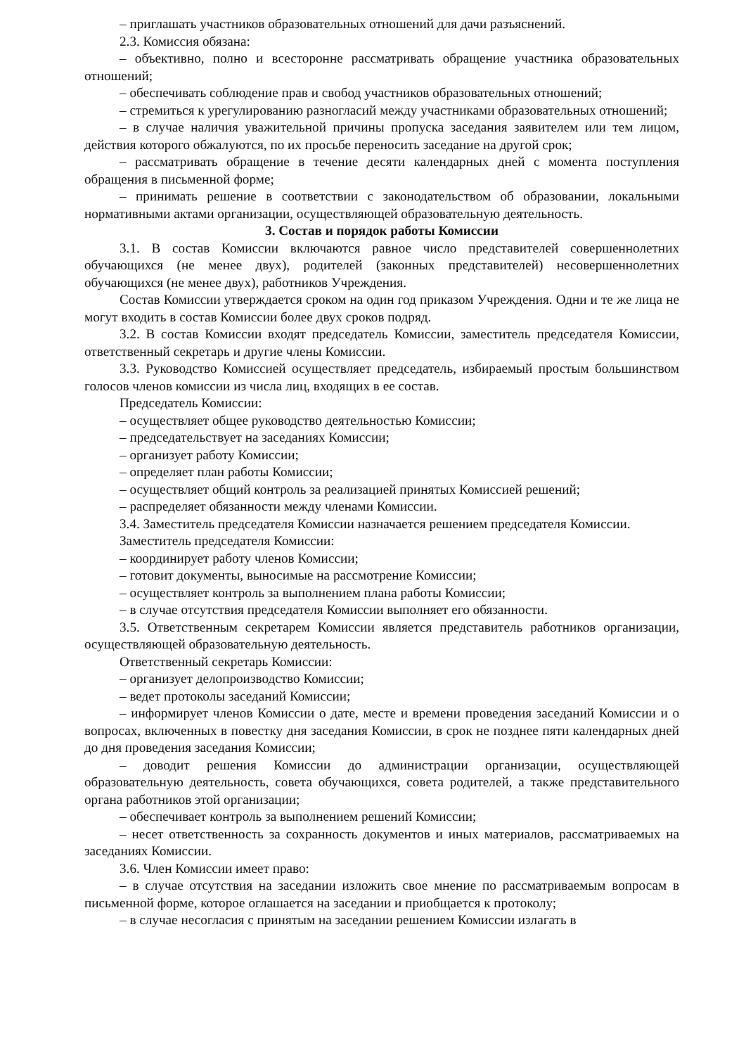– приглашать участников образовательных отношений для дачи разъяснений.
2.3. Комиссия обязана:
– объективно, полно и всесторонне рассматривать обращение участника образовательных отношений;
– обеспечивать соблюдение прав и свобод участников образовательных отношений;
– стремиться к урегулированию разногласий между участниками образовательных отношений;
– в случае наличия уважительной причины пропуска заседания заявителем или тем лицом, действия которого обжалуются, по их просьбе переносить заседание на другой срок;
– рассматривать обращение в течение десяти календарных дней с момента поступления обращения в письменной форме;
– принимать решение в соответствии с законодательством об образовании, локальными нормативными актами организации, осуществляющей образовательную деятельность.
3. Состав и порядок работы Комиссии
3.1. В состав Комиссии включаются равное число представителей совершеннолетних обучающихся (не менее двух), родителей (законных представителей) несовершеннолетних обучающихся (не менее двух), работников Учреждения.
Состав Комиссии утверждается сроком на один год приказом Учреждения. Одни и те же лица не могут входить в состав Комиссии более двух сроков подряд.
3.2. В состав Комиссии входят председатель Комиссии, заместитель председателя Комиссии, ответственный секретарь и другие члены Комиссии.
3.3. Руководство Комиссией осуществляет председатель, избираемый простым большинством голосов членов комиссии из числа лиц, входящих в ее состав.
Председатель Комиссии:
– осуществляет общее руководство деятельностью Комиссии;
– председательствует на заседаниях Комиссии;
– организует работу Комиссии;
– определяет план работы Комиссии;
– осуществляет общий контроль за реализацией принятых Комиссией решений;
– распределяет обязанности между членами Комиссии.
3.4. Заместитель председателя Комиссии назначается решением председателя Комиссии.
Заместитель председателя Комиссии:
– координирует работу членов Комиссии;
– готовит документы, выносимые на рассмотрение Комиссии;
– осуществляет контроль за выполнением плана работы Комиссии;
– в случае отсутствия председателя Комиссии выполняет его обязанности.
3.5. Ответственным секретарем Комиссии является представитель работников организации, осуществляющей образовательную деятельность.
Ответственный секретарь Комиссии:
– организует делопроизводство Комиссии;
– ведет протоколы заседаний Комиссии;
– информирует членов Комиссии о дате, месте и времени проведения заседаний Комиссии и о вопросах, включенных в повестку дня заседания Комиссии, в срок не позднее пяти календарных дней до дня проведения заседания Комиссии;
– доводит решения Комиссии до администрации организации, осуществляющей образовательную деятельность, совета обучающихся, совета родителей, а также представительного органа работников этой организации;
– обеспечивает контроль за выполнением решений Комиссии;
– несет ответственность за сохранность документов и иных материалов, рассматриваемых на заседаниях Комиссии.
3.6. Член Комиссии имеет право:
– в случае отсутствия на заседании изложить свое мнение по рассматриваемым вопросам в письменной форме, которое оглашается на заседании и приобщается к протоколу;
– в случае несогласия с принятым на заседании решением Комиссии излагать в